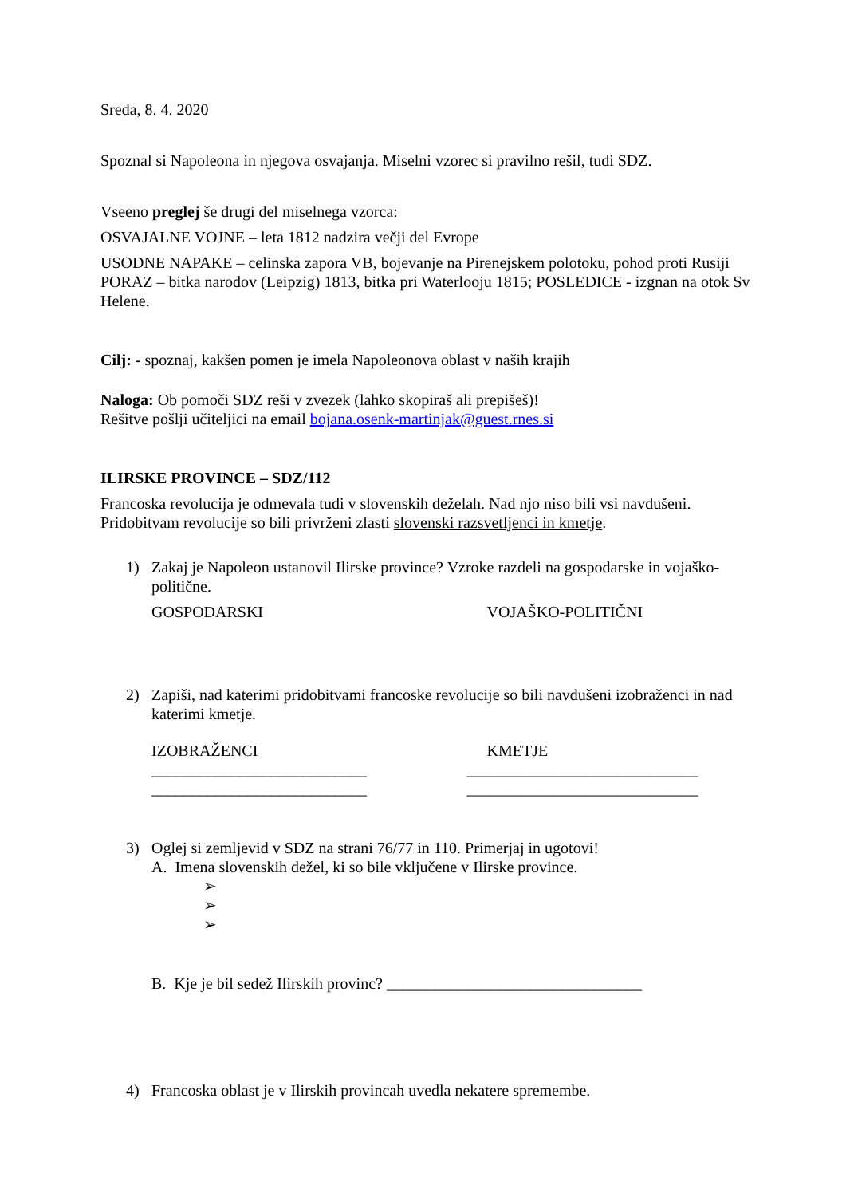Sreda, 8. 4. 2020
Spoznal si Napoleona in njegova osvajanja. Miselni vzorec si pravilno rešil, tudi SDZ.
Vseeno preglej še drugi del miselnega vzorca:
OSVAJALNE VOJNE – leta 1812 nadzira večji del Evrope
USODNE NAPAKE – celinska zapora VB, bojevanje na Pirenejskem polotoku, pohod proti Rusiji
PORAZ – bitka narodov (Leipzig) 1813, bitka pri Waterlooju 1815; POSLEDICE - izgnan na otok Sv Helene.
Cilj: - spoznaj, kakšen pomen je imela Napoleonova oblast v naših krajih
Naloga: Ob pomoči SDZ reši v zvezek (lahko skopiraš ali prepišeš)!
Rešitve pošlji učiteljici na email bojana.osenk-martinjak@guest.rnes.si
ILIRSKE PROVINCE – SDZ/112
Francoska revolucija je odmevala tudi v slovenskih deželah. Nad njo niso bili vsi navdušeni. Pridobitvam revolucije so bili privrženi zlasti slovenski razsvetljenci in kmetje.
1) Zakaj je Napoleon ustanovil Ilirske province? Vzroke razdeli na gospodarske in vojaško-politične.
GOSPODARSKI VOJAŠKO-POLITIČNI
2) Zapiši, nad katerimi pridobitvami francoske revolucije so bili navdušeni izobraženci in nad katerimi kmetje.
IZOBRAŽENCI
___________________________
___________________________
KMETJE
_____________________________
_____________________________
3) Oglej si zemljevid v SDZ na strani 76/77 in 110. Primerjaj in ugotovi!
A. Imena slovenskih dežel, ki so bile vključene v Ilirske province.
➢
➢
➢
B. Kje je bil sedež Ilirskih provinc? ________________________________
4) Francoska oblast je v Ilirskih provincah uvedla nekatere spremembe.